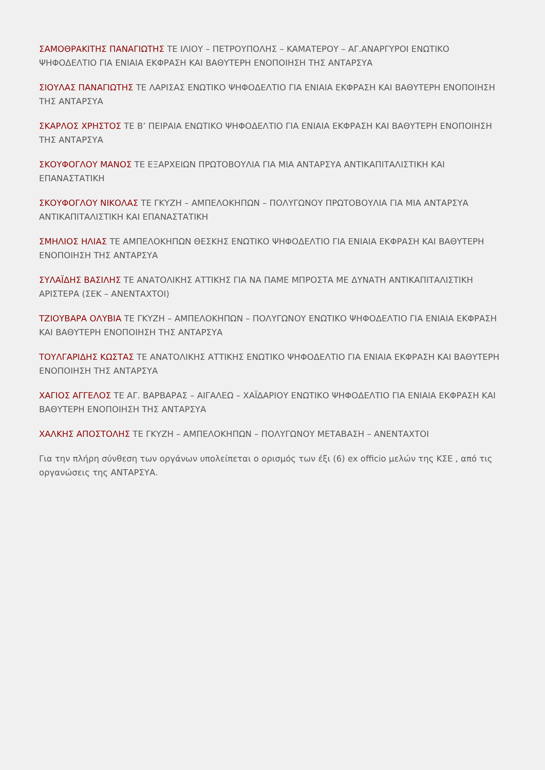ΣΑΜΟΘΡΑΚΙΤΗΣ ΠΑΝΑΓΙΩΤΗΣ ΤΕ ΙΛΙΟΥ – ΠΕΤΡΟΥΠΟΛΗΣ – ΚΑΜΑΤΕΡΟΥ – ΑΓ.ΑΝΑΡΓΥΡΟΙ ΕΝΩΤΙΚΟ ΨΗΦΟΔΕΛΤΙΟ ΓΙΑ ΕΝΙΑΙΑ ΕΚΦΡΑΣΗ ΚΑΙ ΒΑΘΥΤΕΡΗ ΕΝΟΠΟΙΗΣΗ ΤΗΣ ΑΝΤΑΡΣΥΑ
ΣΙΟΥΛΑΣ ΠΑΝΑΓΙΩΤΗΣ ΤΕ ΛΑΡΙΣΑΣ ΕΝΩΤΙΚΟ ΨΗΦΟΔΕΛΤΙΟ ΓΙΑ ΕΝΙΑΙΑ ΕΚΦΡΑΣΗ ΚΑΙ ΒΑΘΥΤΕΡΗ ΕΝΟΠΟΙΗΣΗ ΤΗΣ ΑΝΤΑΡΣΥΑ
ΣΚΑΡΛΟΣ ΧΡΗΣΤΟΣ ΤΕ Β’ ΠΕΙΡΑΙΑ ΕΝΩΤΙΚΟ ΨΗΦΟΔΕΛΤΙΟ ΓΙΑ ΕΝΙΑΙΑ ΕΚΦΡΑΣΗ ΚΑΙ ΒΑΘΥΤΕΡΗ ΕΝΟΠΟΙΗΣΗ ΤΗΣ ΑΝΤΑΡΣΥΑ
ΣΚΟΥΦΟΓΛΟΥ ΜΑΝΟΣ ΤΕ ΕΞΑΡΧΕΙΩΝ ΠΡΩΤΟΒΟΥΛΙΑ ΓΙΑ ΜΙΑ ΑΝΤΑΡΣΥΑ ΑΝΤΙΚΑΠΙΤΑΛΙΣΤΙΚΗ ΚΑΙ ΕΠΑΝΑΣΤΑΤΙΚΗ
ΣΚΟΥΦΟΓΛΟΥ ΝΙΚΟΛΑΣ ΤΕ ΓΚΥΖΗ – ΑΜΠΕΛΟΚΗΠΩΝ – ΠΟΛΥΓΩΝΟΥ ΠΡΩΤΟΒΟΥΛΙΑ ΓΙΑ ΜΙΑ ΑΝΤΑΡΣΥΑ ΑΝΤΙΚΑΠΙΤΑΛΙΣΤΙΚΗ ΚΑΙ ΕΠΑΝΑΣΤΑΤΙΚΗ
ΣΜΗΛΙΟΣ ΗΛΙΑΣ ΤΕ ΑΜΠΕΛΟΚΗΠΩΝ ΘΕΣΚΗΣ ΕΝΩΤΙΚΟ ΨΗΦΟΔΕΛΤΙΟ ΓΙΑ ΕΝΙΑΙΑ ΕΚΦΡΑΣΗ ΚΑΙ ΒΑΘΥΤΕΡΗ ΕΝΟΠΟΙΗΣΗ ΤΗΣ ΑΝΤΑΡΣΥΑ
ΣΥΛΑΪΔΗΣ ΒΑΣΙΛΗΣ ΤΕ ΑΝΑΤΟΛΙΚΗΣ ΑΤΤΙΚΗΣ ΓΙΑ ΝΑ ΠΑΜΕ ΜΠΡΟΣΤΑ ΜΕ ΔΥΝΑΤΗ ΑΝΤΙΚΑΠΙΤΑΛΙΣΤΙΚΗ ΑΡΙΣΤΕΡΑ (ΣΕΚ – ΑΝΕΝΤΑΧΤΟΙ)
ΤΖΙΟΥΒΑΡΑ ΟΛΥΒΙΑ ΤΕ ΓΚΥΖΗ – ΑΜΠΕΛΟΚΗΠΩΝ – ΠΟΛΥΓΩΝΟΥ ΕΝΩΤΙΚΟ ΨΗΦΟΔΕΛΤΙΟ ΓΙΑ ΕΝΙΑΙΑ ΕΚΦΡΑΣΗ ΚΑΙ ΒΑΘΥΤΕΡΗ ΕΝΟΠΟΙΗΣΗ ΤΗΣ ΑΝΤΑΡΣΥΑ
ΤΟΥΛΓΑΡΙΔΗΣ ΚΩΣΤΑΣ ΤΕ ΑΝΑΤΟΛΙΚΗΣ ΑΤΤΙΚΗΣ ΕΝΩΤΙΚΟ ΨΗΦΟΔΕΛΤΙΟ ΓΙΑ ΕΝΙΑΙΑ ΕΚΦΡΑΣΗ ΚΑΙ ΒΑΘΥΤΕΡΗ ΕΝΟΠΟΙΗΣΗ ΤΗΣ ΑΝΤΑΡΣΥΑ
ΧΑΓΙΟΣ ΑΓΓΕΛΟΣ ΤΕ ΑΓ. ΒΑΡΒΑΡΑΣ – ΑΙΓΑΛΕΩ – ΧΑΪΔΑΡΙΟΥ ΕΝΩΤΙΚΟ ΨΗΦΟΔΕΛΤΙΟ ΓΙΑ ΕΝΙΑΙΑ ΕΚΦΡΑΣΗ ΚΑΙ ΒΑΘΥΤΕΡΗ ΕΝΟΠΟΙΗΣΗ ΤΗΣ ΑΝΤΑΡΣΥΑ
ΧΑΛΚΗΣ ΑΠΟΣΤΟΛΗΣ ΤΕ ΓΚΥΖΗ – ΑΜΠΕΛΟΚΗΠΩΝ – ΠΟΛΥΓΩΝΟΥ ΜΕΤΑΒΑΣΗ – ΑΝΕΝΤΑΧΤΟΙ
Για την πλήρη σύνθεση των οργάνων υπολείπεται ο ορισμός των έξι (6) ex officio μελών της ΚΣΕ , από τις οργανώσεις της ΑΝΤΑΡΣΥΑ.